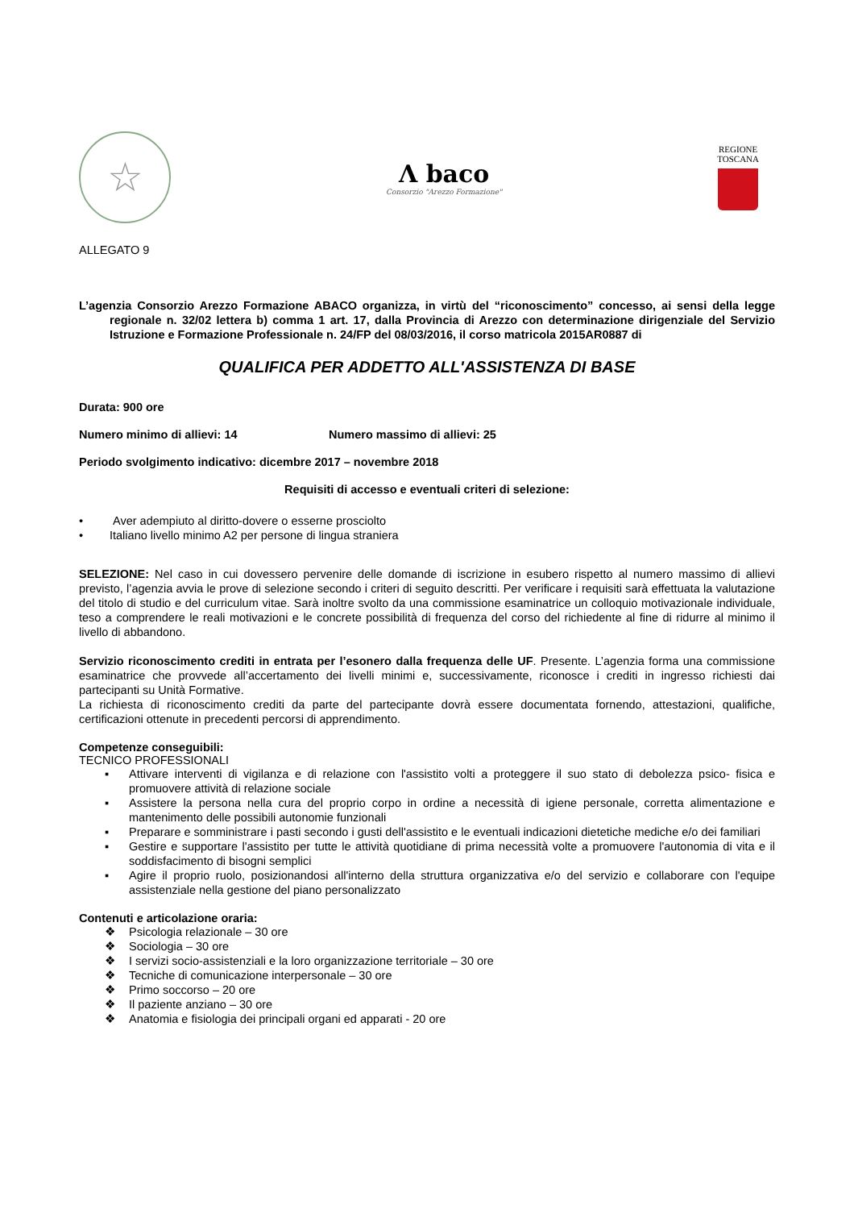☆
Λ baco
Consorzio "Arezzo Formazione"
REGIONE
TOSCANA
ALLEGATO 9
L’agenzia Consorzio Arezzo Formazione ABACO organizza, in virtù del “riconoscimento” concesso, ai sensi della legge regionale n. 32/02 lettera b) comma 1 art. 17, dalla Provincia di Arezzo con determinazione dirigenziale del Servizio Istruzione e Formazione Professionale n. 24/FP del 08/03/2016, il corso matricola 2015AR0887 di
QUALIFICA PER ADDETTO ALL'ASSISTENZA DI BASE
Durata: 900 ore
Numero minimo di allievi: 14 Numero massimo di allievi: 25
Periodo svolgimento indicativo: dicembre 2017 – novembre 2018
Requisiti di accesso e eventuali criteri di selezione:
• Aver adempiuto al diritto-dovere o esserne prosciolto
• Italiano livello minimo A2 per persone di lingua straniera
SELEZIONE: Nel caso in cui dovessero pervenire delle domande di iscrizione in esubero rispetto al numero massimo di allievi previsto, l’agenzia avvia le prove di selezione secondo i criteri di seguito descritti. Per verificare i requisiti sarà effettuata la valutazione del titolo di studio e del curriculum vitae. Sarà inoltre svolto da una commissione esaminatrice un colloquio motivazionale individuale, teso a comprendere le reali motivazioni e le concrete possibilità di frequenza del corso del richiedente al fine di ridurre al minimo il livello di abbandono.
Servizio riconoscimento crediti in entrata per l’esonero dalla frequenza delle UF. Presente. L’agenzia forma una commissione esaminatrice che provvede all’accertamento dei livelli minimi e, successivamente, riconosce i crediti in ingresso richiesti dai partecipanti su Unità Formative.
La richiesta di riconoscimento crediti da parte del partecipante dovrà essere documentata fornendo, attestazioni, qualifiche, certificazioni ottenute in precedenti percorsi di apprendimento.
Competenze conseguibili:
TECNICO PROFESSIONALI
▪ Attivare interventi di vigilanza e di relazione con l'assistito volti a proteggere il suo stato di debolezza psico- fisica e promuovere attività di relazione sociale
▪ Assistere la persona nella cura del proprio corpo in ordine a necessità di igiene personale, corretta alimentazione e mantenimento delle possibili autonomie funzionali
▪ Preparare e somministrare i pasti secondo i gusti dell'assistito e le eventuali indicazioni dietetiche mediche e/o dei familiari
▪ Gestire e supportare l'assistito per tutte le attività quotidiane di prima necessità volte a promuovere l'autonomia di vita e il soddisfacimento di bisogni semplici
▪ Agire il proprio ruolo, posizionandosi all'interno della struttura organizzativa e/o del servizio e collaborare con l'equipe assistenziale nella gestione del piano personalizzato
Contenuti e articolazione oraria:
❖ Psicologia relazionale – 30 ore
❖ Sociologia – 30 ore
❖ I servizi socio-assistenziali e la loro organizzazione territoriale – 30 ore
❖ Tecniche di comunicazione interpersonale – 30 ore
❖ Primo soccorso – 20 ore
❖ Il paziente anziano – 30 ore
❖ Anatomia e fisiologia dei principali organi ed apparati - 20 ore